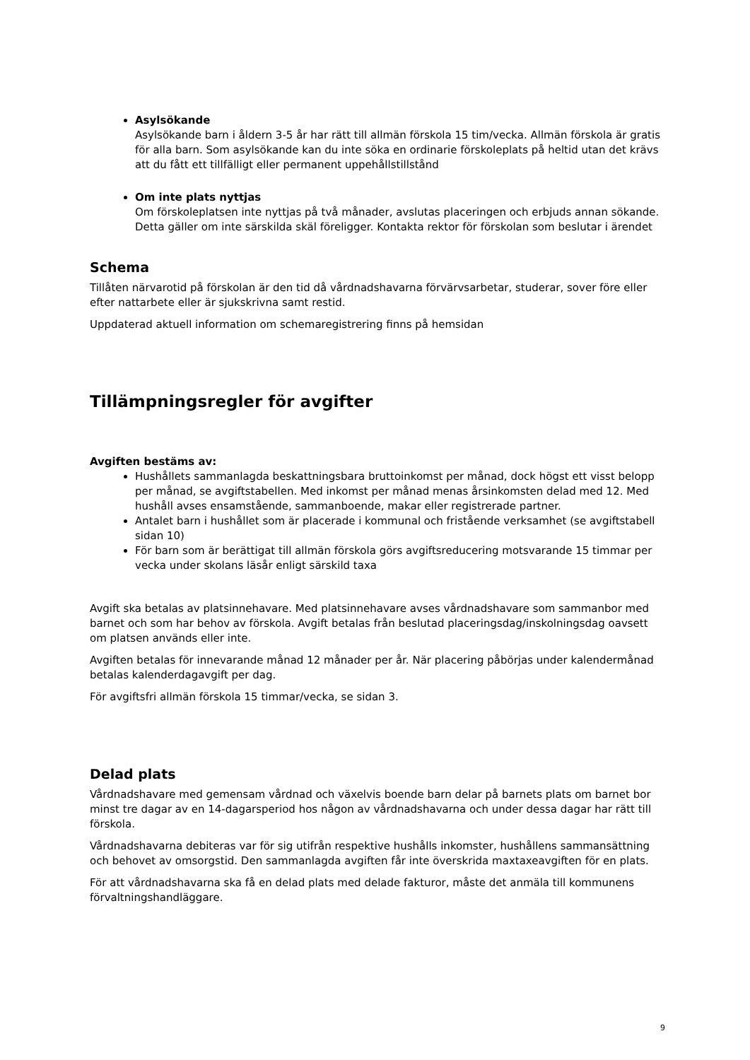Asylsökande
Asylsökande barn i åldern 3-5 år har rätt till allmän förskola 15 tim/vecka. Allmän förskola är gratis för alla barn. Som asylsökande kan du inte söka en ordinarie förskoleplats på heltid utan det krävs att du fått ett tillfälligt eller permanent uppehållstillstånd
Om inte plats nyttjas
Om förskoleplatsen inte nyttjas på två månader, avslutas placeringen och erbjuds annan sökande. Detta gäller om inte särskilda skäl föreligger. Kontakta rektor för förskolan som beslutar i ärendet
Schema
Tillåten närvarotid på förskolan är den tid då vårdnadshavarna förvärvsarbetar, studerar, sover före eller efter nattarbete eller är sjukskrivna samt restid.
Uppdaterad aktuell information om schemaregistrering finns på hemsidan
Tillämpningsregler för avgifter
Avgiften bestäms av:
Hushållets sammanlagda beskattningsbara bruttoinkomst per månad, dock högst ett visst belopp per månad, se avgiftstabellen. Med inkomst per månad menas årsinkomsten delad med 12. Med hushåll avses ensamstående, sammanboende, makar eller registrerade partner.
Antalet barn i hushållet som är placerade i kommunal och fristående verksamhet (se avgiftstabell sidan 10)
För barn som är berättigat till allmän förskola görs avgiftsreducering motsvarande 15 timmar per vecka under skolans läsår enligt särskild taxa
Avgift ska betalas av platsinnehavare. Med platsinnehavare avses vårdnadshavare som sammanbor med barnet och som har behov av förskola. Avgift betalas från beslutad placeringsdag/inskolningsdag oavsett om platsen används eller inte.
Avgiften betalas för innevarande månad 12 månader per år. När placering påbörjas under kalendermånad betalas kalenderdagavgift per dag.
För avgiftsfri allmän förskola 15 timmar/vecka, se sidan 3.
Delad plats
Vårdnadshavare med gemensam vårdnad och växelvis boende barn delar på barnets plats om barnet bor minst tre dagar av en 14-dagarsperiod hos någon av vårdnadshavarna och under dessa dagar har rätt till förskola.
Vårdnadshavarna debiteras var för sig utifrån respektive hushålls inkomster, hushållens sammansättning och behovet av omsorgstid. Den sammanlagda avgiften får inte överskrida maxtaxeavgiften för en plats.
För att vårdnadshavarna ska få en delad plats med delade fakturor, måste det anmäla till kommunens förvaltningshandläggare.
9